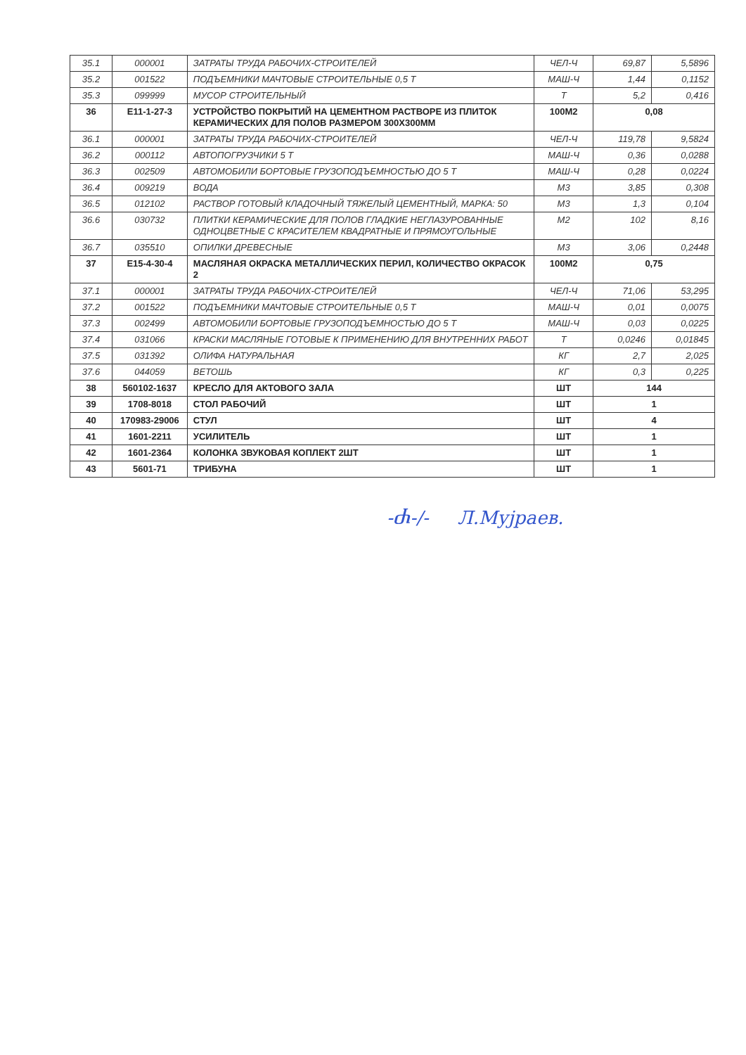| 35.1 | 000001 | ЗАТРАТЫ ТРУДА РАБОЧИХ-СТРОИТЕЛЕЙ | ЧЕЛ-Ч | 69,87 | 5,5896 |
| 35.2 | 001522 | ПОДЪЕМНИКИ МАЧТОВЫЕ СТРОИТЕЛЬНЫЕ 0,5 Т | МАШ-Ч | 1,44 | 0,1152 |
| 35.3 | 099999 | МУСОР СТРОИТЕЛЬНЫЙ | Т | 5,2 | 0,416 |
| 36 | Е11-1-27-3 | УСТРОЙСТВО ПОКРЫТИЙ НА ЦЕМЕНТНОМ РАСТВОРЕ ИЗ ПЛИТОК КЕРАМИЧЕСКИХ ДЛЯ ПОЛОВ РАЗМЕРОМ 300Х300ММ | 100М2 | 0,08 | |
| 36.1 | 000001 | ЗАТРАТЫ ТРУДА РАБОЧИХ-СТРОИТЕЛЕЙ | ЧЕЛ-Ч | 119,78 | 9,5824 |
| 36.2 | 000112 | АВТОПОГРУЗЧИКИ 5 Т | МАШ-Ч | 0,36 | 0,0288 |
| 36.3 | 002509 | АВТОМОБИЛИ БОРТОВЫЕ ГРУЗОПОДЪЕМНОСТЬЮ ДО 5 Т | МАШ-Ч | 0,28 | 0,0224 |
| 36.4 | 009219 | ВОДА | М3 | 3,85 | 0,308 |
| 36.5 | 012102 | РАСТВОР ГОТОВЫЙ КЛАДОЧНЫЙ ТЯЖЕЛЫЙ ЦЕМЕНТНЫЙ, МАРКА: 50 | М3 | 1,3 | 0,104 |
| 36.6 | 030732 | ПЛИТКИ КЕРАМИЧЕСКИЕ ДЛЯ ПОЛОВ ГЛАДКИЕ НЕГЛАЗУРОВАННЫЕ ОДНОЦВЕТНЫЕ С КРАСИТЕЛЕМ КВАДРАТНЫЕ И ПРЯМОУГОЛЬНЫЕ | М2 | 102 | 8,16 |
| 36.7 | 035510 | ОПИЛКИ ДРЕВЕСНЫЕ | М3 | 3,06 | 0,2448 |
| 37 | Е15-4-30-4 | МАСЛЯНАЯ ОКРАСКА МЕТАЛЛИЧЕСКИХ ПЕРИЛ, КОЛИЧЕСТВО ОКРАСОК 2 | 100М2 | 0,75 | |
| 37.1 | 000001 | ЗАТРАТЫ ТРУДА РАБОЧИХ-СТРОИТЕЛЕЙ | ЧЕЛ-Ч | 71,06 | 53,295 |
| 37.2 | 001522 | ПОДЪЕМНИКИ МАЧТОВЫЕ СТРОИТЕЛЬНЫЕ 0,5 Т | МАШ-Ч | 0,01 | 0,0075 |
| 37.3 | 002499 | АВТОМОБИЛИ БОРТОВЫЕ ГРУЗОПОДЪЕМНОСТЬЮ ДО 5 Т | МАШ-Ч | 0,03 | 0,0225 |
| 37.4 | 031066 | КРАСКИ МАСЛЯНЫЕ ГОТОВЫЕ К ПРИМЕНЕНИЮ ДЛЯ ВНУТРЕННИХ РАБОТ | Т | 0,0246 | 0,01845 |
| 37.5 | 031392 | ОЛИФА НАТУРАЛЬНАЯ | КГ | 2,7 | 2,025 |
| 37.6 | 044059 | ВЕТОШЬ | КГ | 0,3 | 0,225 |
| 38 | 560102-1637 | КРЕСЛО ДЛЯ АКТОВОГО ЗАЛА | ШТ | 144 | |
| 39 | 1708-8018 | СТОЛ РАБОЧИЙ | ШТ | 1 | |
| 40 | 170983-29006 | СТУЛ | ШТ | 4 | |
| 41 | 1601-2211 | УСИЛИТЕЛЬ | ШТ | 1 | |
| 42 | 1601-2364 | КОЛОНКА ЗВУКОВАЯ КОПЛЕКТ 2ШТ | ШТ | 1 | |
| 43 | 5601-71 | ТРИБУНА | ШТ | 1 | |
-Ⴛ-/- Л.Мујраев.